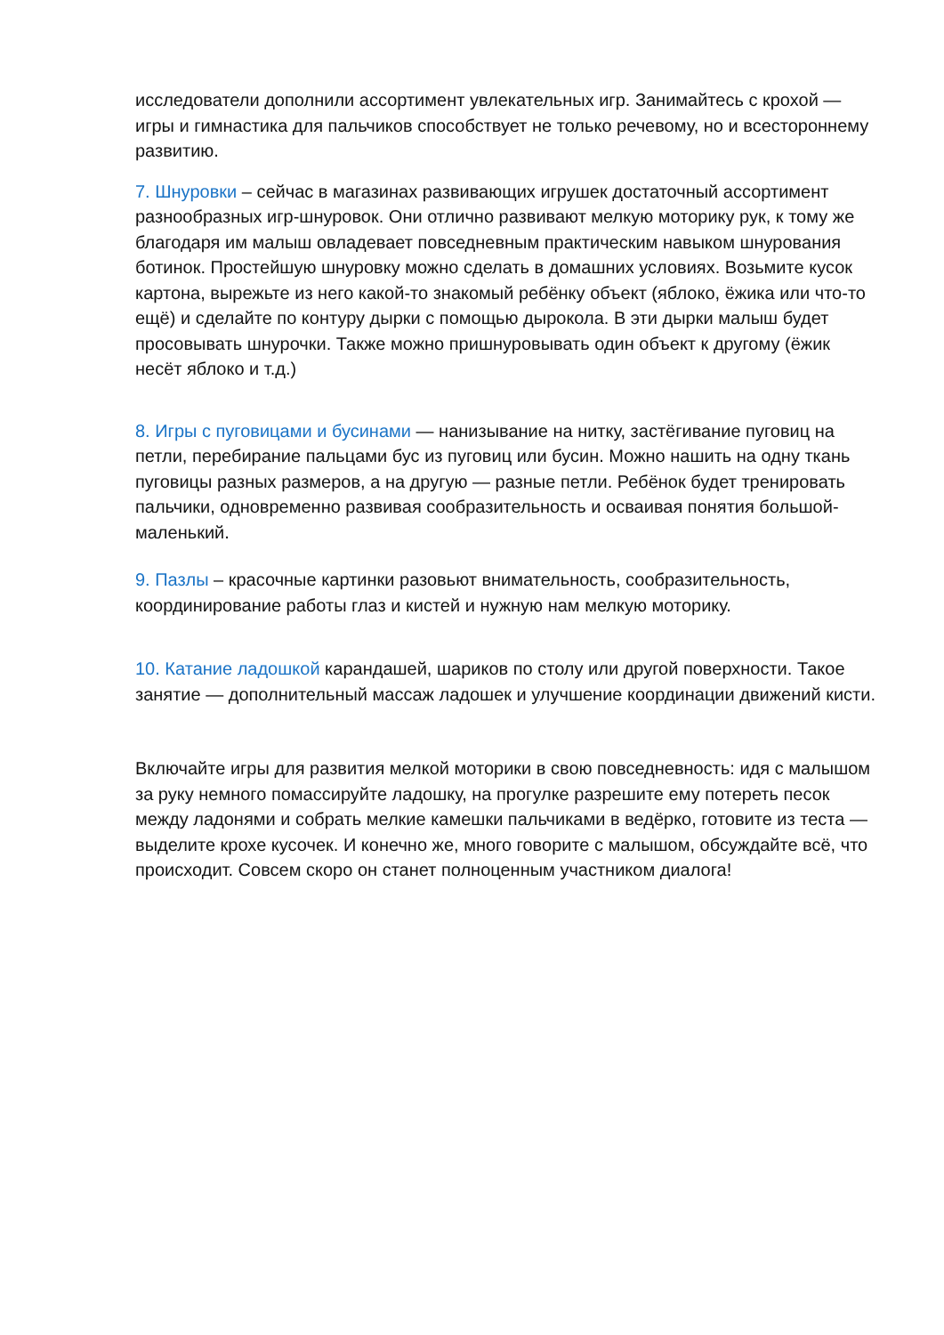исследователи дополнили ассортимент увлекательных игр. Занимайтесь с крохой — игры и гимнастика для пальчиков способствует не только речевому, но и всестороннему развитию.
7. Шнуровки – сейчас в магазинах развивающих игрушек достаточный ассортимент разнообразных игр-шнуровок. Они отлично развивают мелкую моторику рук, к тому же благодаря им малыш овладевает повседневным практическим навыком шнурования ботинок. Простейшую шнуровку можно сделать в домашних условиях. Возьмите кусок картона, вырежьте из него какой-то знакомый ребёнку объект (яблоко, ёжика или что-то ещё) и сделайте по контуру дырки с помощью дырокола. В эти дырки малыш будет просовывать шнурочки. Также можно пришнуровывать один объект к другому (ёжик несёт яблоко и т.д.)
8. Игры с пуговицами и бусинами — нанизывание на нитку, застёгивание пуговиц на петли, перебирание пальцами бус из пуговиц или бусин. Можно нашить на одну ткань пуговицы разных размеров, а на другую — разные петли. Ребёнок будет тренировать пальчики, одновременно развивая сообразительность и осваивая понятия большой- маленький.
9. Пазлы – красочные картинки разовьют внимательность, сообразительность, координирование работы глаз и кистей и нужную нам мелкую моторику.
10. Катание ладошкой карандашей, шариков по столу или другой поверхности. Такое занятие — дополнительный массаж ладошек и улучшение координации движений кисти.
Включайте игры для развития мелкой моторики в свою повседневность: идя с малышом за руку немного помассируйте ладошку, на прогулке разрешите ему потереть песок между ладонями и собрать мелкие камешки пальчиками в ведёрко, готовите из теста — выделите крохе кусочек. И конечно же, много говорите с малышом, обсуждайте всё, что происходит. Совсем скоро он станет полноценным участником диалога!